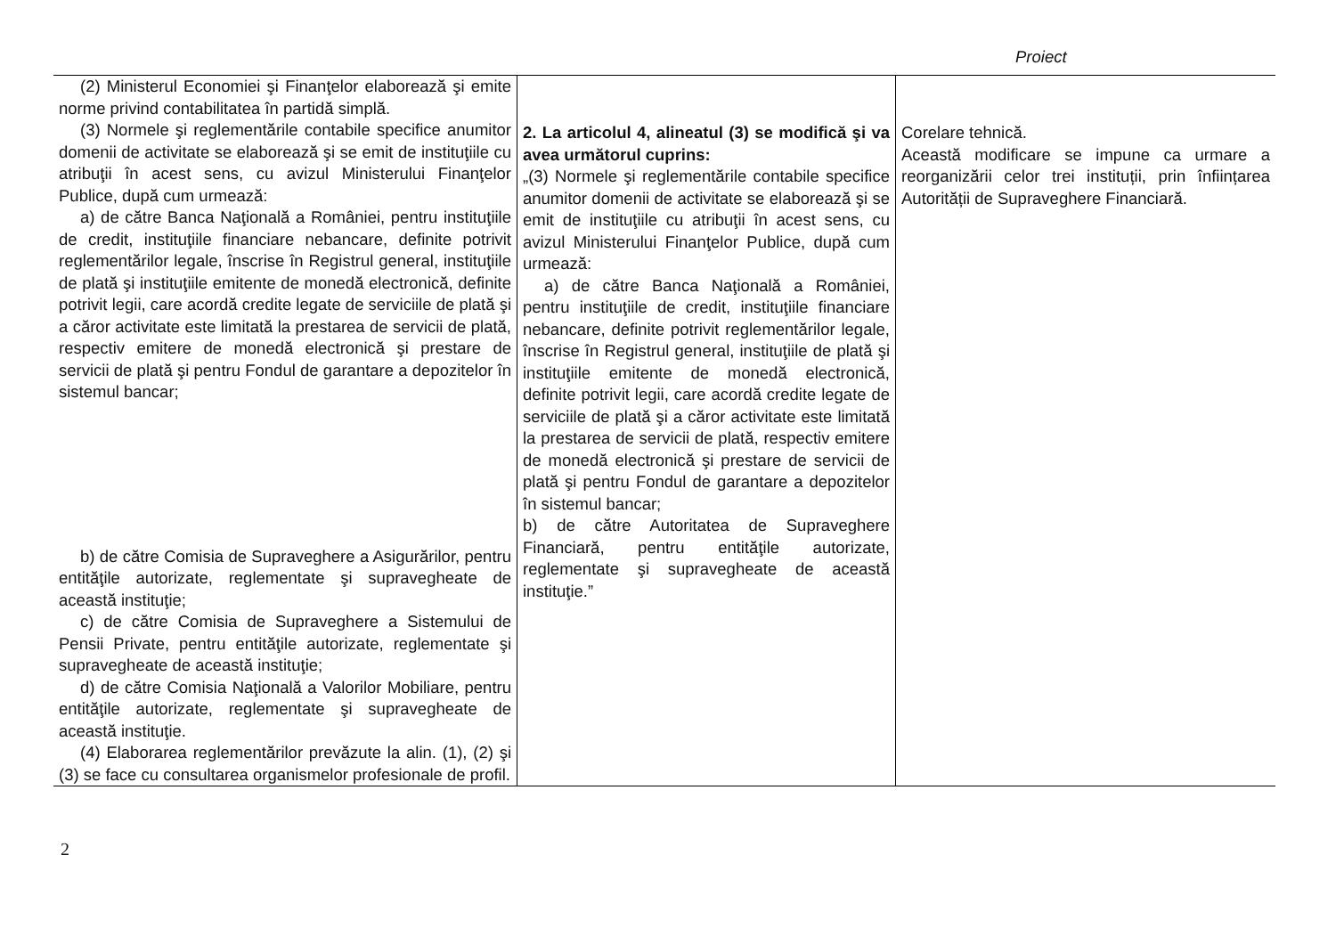Proiect
| (2) Ministerul Economiei şi Finanţelor elaborează şi emite norme privind contabilitatea în partidă simplă. (3) Normele şi reglementările contabile specifice anumitor domenii de activitate se elaborează şi se emit de instituţiile cu atribuţii în acest sens, cu avizul Ministerului Finanţelor Publice, după cum urmează: a) de către Banca Naţională a României, pentru instituţiile de credit, instituţiile financiare nebancare, definite potrivit reglementărilor legale, înscrise în Registrul general, instituţiile de plată şi instituţiile emitente de monedă electronică, definite potrivit legii, care acordă credite legate de serviciile de plată şi a căror activitate este limitată la prestarea de servicii de plată, respectiv emitere de monedă electronică şi prestare de servicii de plată şi pentru Fondul de garantare a depozitelor în sistemul bancar; b) de către Comisia de Supraveghere a Asigurărilor, pentru entităţile autorizate, reglementate şi supravegheate de această instituţie; c) de către Comisia de Supraveghere a Sistemului de Pensii Private, pentru entităţile autorizate, reglementate şi supravegheate de această instituţie; d) de către Comisia Naţională a Valorilor Mobiliare, pentru entităţile autorizate, reglementate şi supravegheate de această instituţie. (4) Elaborarea reglementărilor prevăzute la alin. (1), (2) şi (3) se face cu consultarea organismelor profesionale de profil. | 2. La articolul 4, alineatul (3) se modifică şi va avea următorul cuprins: „(3) Normele şi reglementările contabile specifice anumitor domenii de activitate se elaborează şi se emit de instituţiile cu atribuţii în acest sens, cu avizul Ministerului Finanţelor Publice, după cum urmează: a) de către Banca Naţională a României, pentru instituţiile de credit, instituţiile financiare nebancare, definite potrivit reglementărilor legale, înscrise în Registrul general, instituţiile de plată şi instituţiile emitente de monedă electronică, definite potrivit legii, care acordă credite legate de serviciile de plată şi a căror activitate este limitată la prestarea de servicii de plată, respectiv emitere de monedă electronică şi prestare de servicii de plată şi pentru Fondul de garantare a depozitelor în sistemul bancar; b) de către Autoritatea de Supraveghere Financiară, pentru entităţile autorizate, reglementate şi supravegheate de această instituţie.” | Corelare tehnică. Această modificare se impune ca urmare a reorganizării celor trei instituții, prin înființarea Autorității de Supraveghere Financiară. |
2